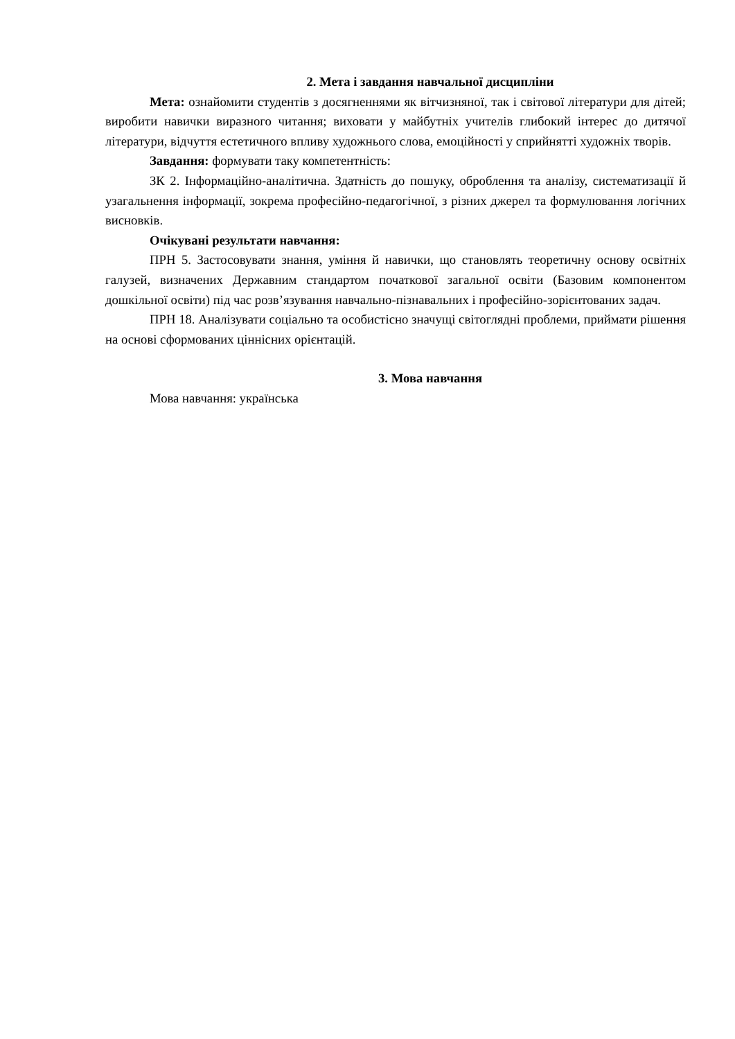2. Мета і завдання навчальної дисципліни
Мета: ознайомити студентів з досягненнями як вітчизняної, так і світової літератури для дітей; виробити навички виразного читання; виховати у майбутніх учителів глибокий інтерес до дитячої літератури, відчуття естетичного впливу художнього слова, емоційності у сприйнятті художніх творів.
Завдання: формувати таку компетентність:
ЗК 2. Інформаційно-аналітична. Здатність до пошуку, оброблення та аналізу, систематизації й узагальнення інформації, зокрема професійно-педагогічної, з різних джерел та формулювання логічних висновків.
Очікувані результати навчання:
ПРН 5. Застосовувати знання, уміння й навички, що становлять теоретичну основу освітніх галузей, визначених Державним стандартом початкової загальної освіти (Базовим компонентом дошкільної освіти) під час розв’язування навчально-пізнавальних і професійно-зорієнтованих задач.
ПРН 18. Аналізувати соціально та особистісно значущі світоглядні проблеми, приймати рішення на основі сформованих ціннісних орієнтацій.
3. Мова навчання
Мова навчання: українська